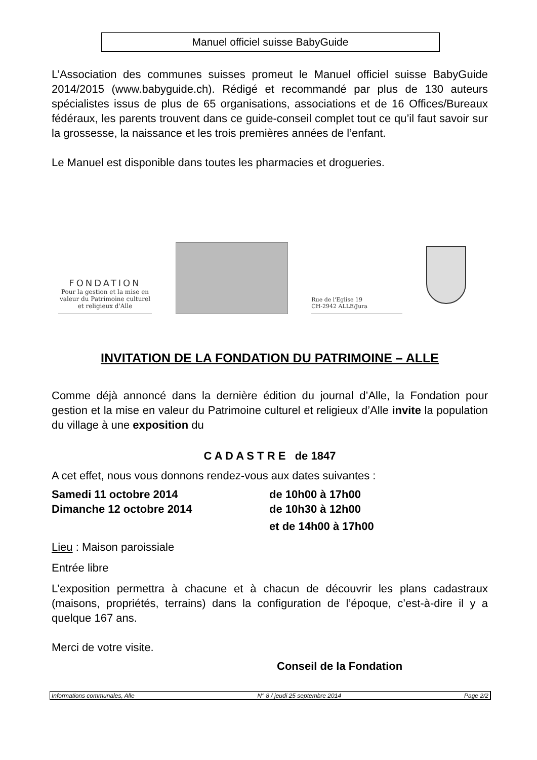Manuel officiel suisse BabyGuide
L’Association des communes suisses promeut le Manuel officiel suisse BabyGuide 2014/2015 (www.babyguide.ch). Rédigé et recommandé par plus de 130 auteurs spécialistes issus de plus de 65 organisations, associations et de 16 Offices/Bureaux fédéraux, les parents trouvent dans ce guide-conseil complet tout ce qu’il faut savoir sur la grossesse, la naissance et les trois premières années de l’enfant.
Le Manuel est disponible dans toutes les pharmacies et drogueries.
FONDATION
Pour la gestion et la mise en valeur du Patrimoine culturel et religieux d'Alle
Rue de l'Eglise 19
CH-2942 ALLE/Jura
INVITATION DE LA FONDATION DU PATRIMOINE – ALLE
Comme déjà annoncé dans la dernière édition du journal d’Alle, la Fondation pour gestion et la mise en valeur du Patrimoine culturel et religieux d’Alle invite la population du village à une exposition du
C A D A S T R E de 1847
A cet effet, nous vous donnons rendez-vous aux dates suivantes :
Samedi 11 octobre 2014
Dimanche 12 octobre 2014
de 10h00 à 17h00
de 10h30 à 12h00
et de 14h00 à 17h00
Lieu : Maison paroissiale
Entrée libre
L’exposition permettra à chacune et à chacun de découvrir les plans cadastraux (maisons, propriétés, terrains) dans la configuration de l’époque, c’est-à-dire il y a quelque 167 ans.
Merci de votre visite.
Conseil de la Fondation
Informations communales, Alle N° 8 / jeudi 25 septembre 2014 Page 2/2